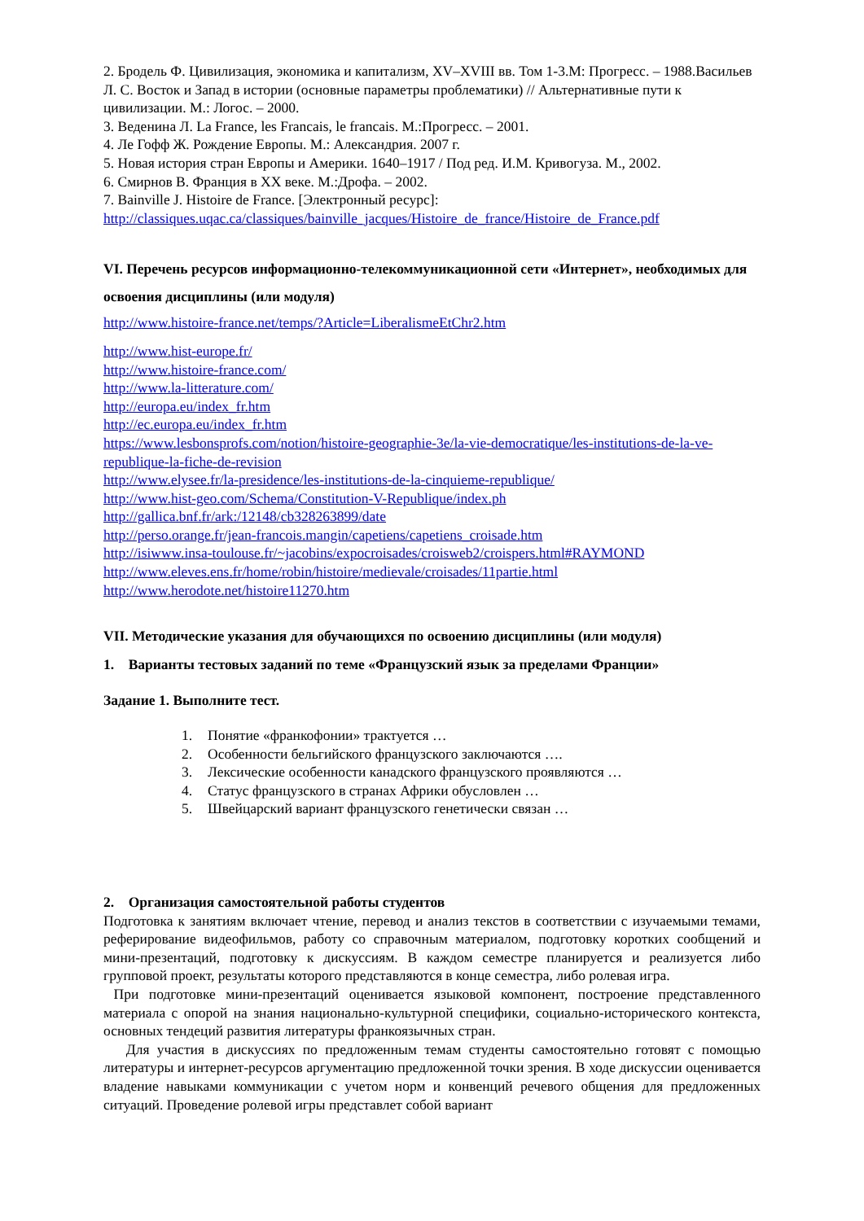2. Бродель Ф. Цивилизация, экономика и капитализм, XV–XVIII вв. Том 1-3.М: Прогресс. – 1988.Васильев Л. С. Восток и Запад в истории (основные параметры проблематики) // Альтернативные пути к цивилизации. М.: Логос. – 2000.
3. Веденина Л. La France, les Francais, le francais. М.:Прогресс. – 2001.
4. Ле Гофф Ж. Рождение Европы. М.: Александрия. 2007 г.
5. Новая история стран Европы и Америки. 1640–1917 / Под ред. И.М. Кривогуза. М., 2002.
6. Смирнов В. Франция в XX веке. М.:Дрофа. – 2002.
7. Bainville J. Histoire de France. [Электронный ресурс]:
http://classiques.uqac.ca/classiques/bainville_jacques/Histoire_de_france/Histoire_de_France.pdf
VI. Перечень ресурсов информационно-телекоммуникационной сети «Интернет», необходимых для освоения дисциплины (или модуля)
http://www.histoire-france.net/temps/?Article=LiberalismeEtChr2.htm
http://www.hist-europe.fr/
http://www.histoire-france.com/
http://www.la-litterature.com/
http://europa.eu/index_fr.htm
http://ec.europa.eu/index_fr.htm
https://www.lesbonsprofs.com/notion/histoire-geographie-3e/la-vie-democratique/les-institutions-de-la-ve-republique-la-fiche-de-revision
http://www.elysee.fr/la-presidence/les-institutions-de-la-cinquieme-republique/
http://www.hist-geo.com/Schema/Constitution-V-Republique/index.ph
http://gallica.bnf.fr/ark:/12148/cb328263899/date
http://perso.orange.fr/jean-francois.mangin/capetiens/capetiens_croisade.htm
http://isiwww.insa-toulouse.fr/~jacobins/expocroisades/croisweb2/croispers.html#RAYMOND
http://www.eleves.ens.fr/home/robin/histoire/medievale/croisades/11partie.html
http://www.herodote.net/histoire11270.htm
VII. Методические указания для обучающихся по освоению дисциплины (или модуля)
1. Варианты тестовых заданий по теме «Французский язык за пределами Франции»
Задание 1. Выполните тест.
1. Понятие «франкофонии» трактуется …
2. Особенности бельгийского французского заключаются ….
3. Лексические особенности канадского французского проявляются …
4. Статус французского в странах Африки обусловлен …
5. Швейцарский вариант французского генетически связан …
2. Организация самостоятельной работы студентов
Подготовка к занятиям включает чтение, перевод и анализ текстов в соответствии с изучаемыми темами, реферирование видеофильмов, работу со справочным материалом, подготовку коротких сообщений и мини-презентаций, подготовку к дискуссиям. В каждом семестре планируется и реализуется либо групповой проект, результаты которого представляются в конце семестра, либо ролевая игра.
При подготовке мини-презентаций оценивается языковой компонент, построение представленного материала с опорой на знания национально-культурной специфики, социально-исторического контекста, основных тендеций развития литературы франкоязычных стран.
Для участия в дискуссиях по предложенным темам студенты самостоятельно готовят с помощью литературы и интернет-ресурсов аргументацию предложенной точки зрения. В ходе дискуссии оценивается владение навыками коммуникации с учетом норм и конвенций речевого общения для предложенных ситуаций. Проведение ролевой игры представлет собой вариант